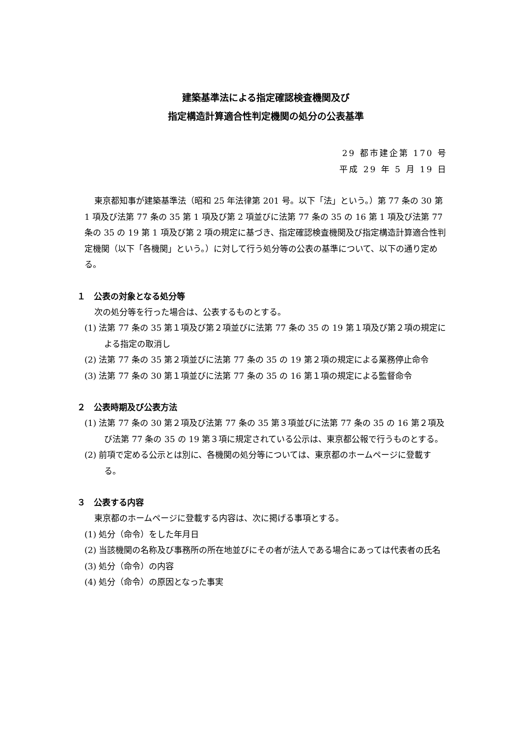建築基準法による指定確認検査機関及び
指定構造計算適合性判定機関の処分の公表基準
29 都市建企第 170 号
平成 29 年 5 月 19 日
東京都知事が建築基準法（昭和 25 年法律第 201 号。以下「法」という。）第 77 条の 30 第 1 項及び法第 77 条の 35 第 1 項及び第 2 項並びに法第 77 条の 35 の 16 第 1 項及び法第 77 条の 35 の 19 第 1 項及び第 2 項の規定に基づき、指定確認検査機関及び指定構造計算適合性判定機関（以下「各機関」という。）に対して行う処分等の公表の基準について、以下の通り定める。
１　公表の対象となる処分等
次の処分等を行った場合は、公表するものとする。
(1) 法第 77 条の 35 第１項及び第２項並びに法第 77 条の 35 の 19 第１項及び第２項の規定による指定の取消し
(2) 法第 77 条の 35 第２項並びに法第 77 条の 35 の 19 第２項の規定による業務停止命令
(3) 法第 77 条の 30 第１項並びに法第 77 条の 35 の 16 第１項の規定による監督命令
２　公表時期及び公表方法
(1) 法第 77 条の 30 第２項及び法第 77 条の 35 第３項並びに法第 77 条の 35 の 16 第２項及び法第 77 条の 35 の 19 第３項に規定されている公示は、東京都公報で行うものとする。
(2) 前項で定める公示とは別に、各機関の処分等については、東京都のホームページに登載する。
３　公表する内容
東京都のホームページに登載する内容は、次に掲げる事項とする。
(1) 処分（命令）をした年月日
(2) 当該機関の名称及び事務所の所在地並びにその者が法人である場合にあっては代表者の氏名
(3) 処分（命令）の内容
(4) 処分（命令）の原因となった事実